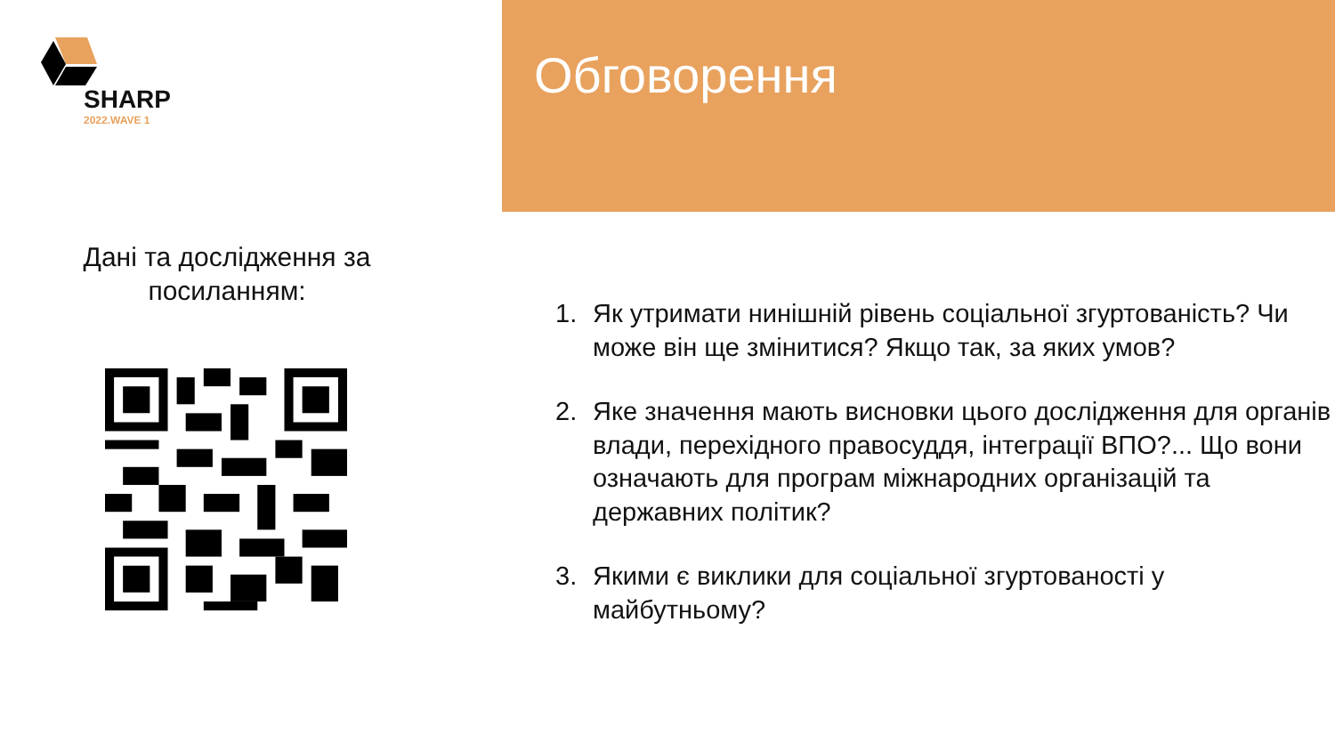SHARP
2022.WAVE 1
Дані та дослідження за
посиланням:
Обговорення
1. Як утримати нинішній рівень соціальної згуртованість? Чи може він ще змінитися? Якщо так, за яких умов?
2. Яке значення мають висновки цього дослідження для органів влади, перехідного правосуддя, інтеграції ВПО?... Що вони означають для програм міжнародних організацій та державних політик?
3. Якими є виклики для соціальної згуртованості у майбутньому?